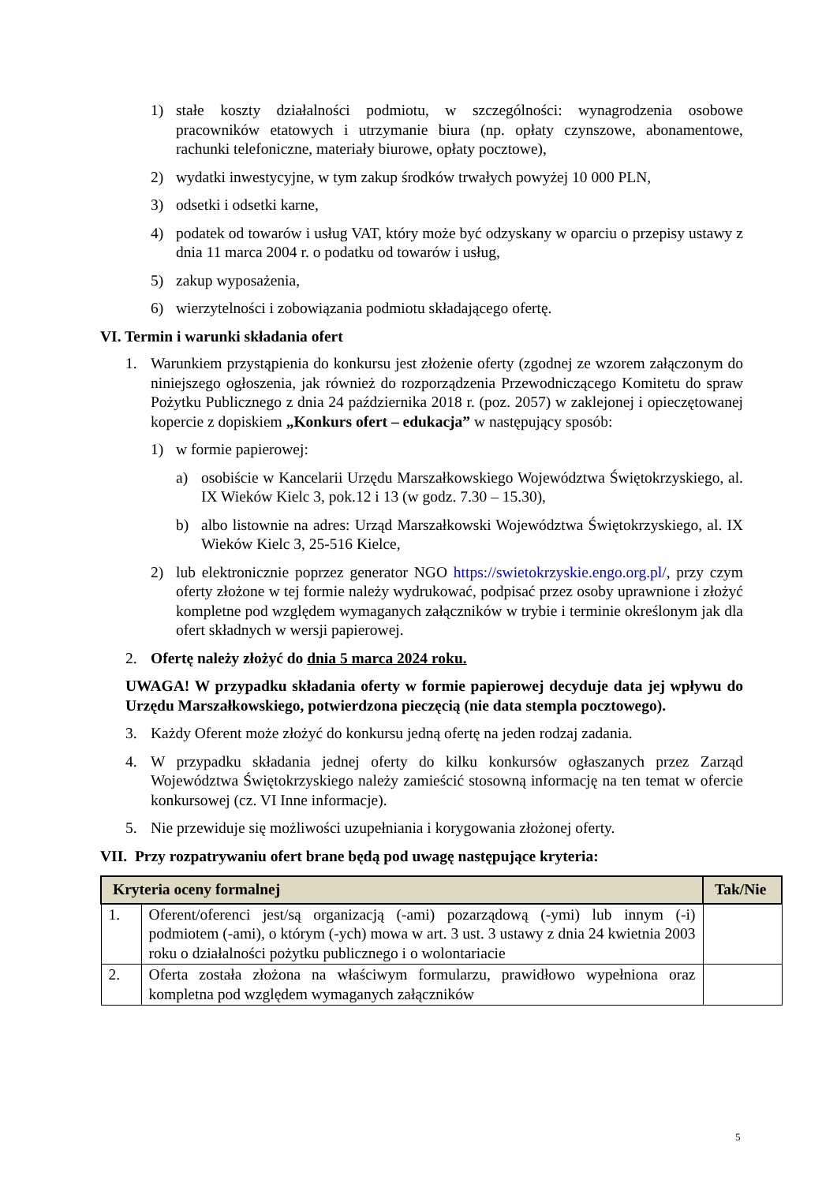1) stałe koszty działalności podmiotu, w szczególności: wynagrodzenia osobowe pracowników etatowych i utrzymanie biura (np. opłaty czynszowe, abonamentowe, rachunki telefoniczne, materiały biurowe, opłaty pocztowe),
2) wydatki inwestycyjne, w tym zakup środków trwałych powyżej 10 000 PLN,
3) odsetki i odsetki karne,
4) podatek od towarów i usług VAT, który może być odzyskany w oparciu o przepisy ustawy z dnia 11 marca 2004 r. o podatku od towarów i usług,
5) zakup wyposażenia,
6) wierzytelności i zobowiązania podmiotu składającego ofertę.
VI. Termin i warunki składania ofert
1. Warunkiem przystąpienia do konkursu jest złożenie oferty (zgodnej ze wzorem załączonym do niniejszego ogłoszenia, jak również do rozporządzenia Przewodniczącego Komitetu do spraw Pożytku Publicznego z dnia 24 października 2018 r. (poz. 2057) w zaklejonej i opieczętowanej kopercie z dopiskiem „Konkurs ofert – edukacja” w następujący sposób:
1) w formie papierowej:
a) osobiście w Kancelarii Urzędu Marszałkowskiego Województwa Świętokrzyskiego, al. IX Wieków Kielc 3, pok.12 i 13 (w godz. 7.30 – 15.30),
b) albo listownie na adres: Urząd Marszałkowski Województwa Świętokrzyskiego, al. IX Wieków Kielc 3, 25-516 Kielce,
2) lub elektronicznie poprzez generator NGO https://swietokrzyskie.engo.org.pl/, przy czym oferty złożone w tej formie należy wydrukować, podpisać przez osoby uprawnione i złożyć kompletne pod względem wymaganych załączników w trybie i terminie określonym jak dla ofert składnych w wersji papierowej.
2. Ofertę należy złożyć do dnia 5 marca 2024 roku.
UWAGA! W przypadku składania oferty w formie papierowej decyduje data jej wpływu do Urzędu Marszałkowskiego, potwierdzona pieczęcią (nie data stempla pocztowego).
3. Każdy Oferent może złożyć do konkursu jedną ofertę na jeden rodzaj zadania.
4. W przypadku składania jednej oferty do kilku konkursów ogłaszanych przez Zarząd Województwa Świętokrzyskiego należy zamieścić stosowną informację na ten temat w ofercie konkursowej (cz. VI Inne informacje).
5. Nie przewiduje się możliwości uzupełniania i korygowania złożonej oferty.
VII. Przy rozpatrywaniu ofert brane będą pod uwagę następujące kryteria:
| Kryteria oceny formalnej | | Tak/Nie |
| --- | --- | --- |
| 1. | Oferent/oferenci jest/są organizacją (-ami) pozarządową (-ymi) lub innym (-i) podmiotem (-ami), o którym (-ych) mowa w art. 3 ust. 3 ustawy z dnia 24 kwietnia 2003 roku o działalności pożytku publicznego i o wolontariacie | |
| 2. | Oferta została złożona na właściwym formularzu, prawidłowo wypełniona oraz kompletna pod względem wymaganych załączników | |
5